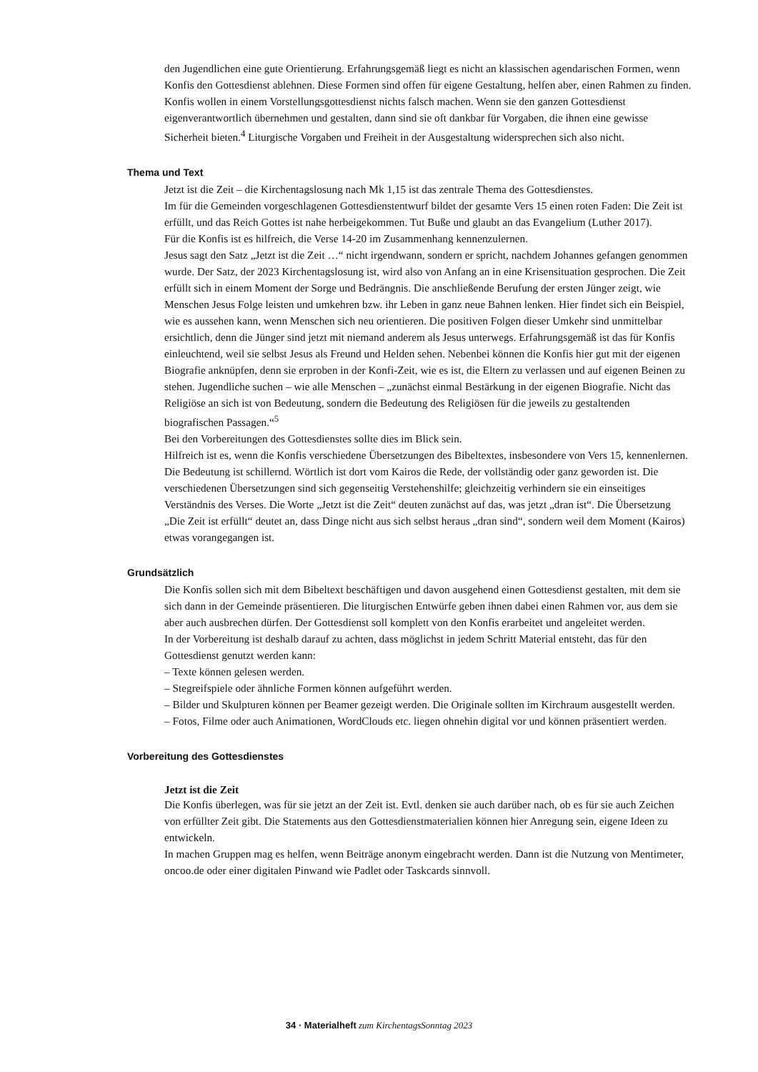den Jugendlichen eine gute Orientierung. Erfahrungsgemäß liegt es nicht an klassischen agendarischen Formen, wenn Konfis den Gottesdienst ablehnen. Diese Formen sind offen für eigene Gestaltung, helfen aber, einen Rahmen zu finden. Konfis wollen in einem Vorstellungsgottesdienst nichts falsch machen. Wenn sie den ganzen Gottesdienst eigenverantwortlich übernehmen und gestalten, dann sind sie oft dankbar für Vorgaben, die ihnen eine gewisse Sicherheit bieten.<sup>4</sup> Liturgische Vorgaben und Freiheit in der Ausgestaltung widersprechen sich also nicht.
Thema und Text
Jetzt ist die Zeit – die Kirchentagslosung nach Mk 1,15 ist das zentrale Thema des Gottesdienstes.
Im für die Gemeinden vorgeschlagenen Gottesdienstentwurf bildet der gesamte Vers 15 einen roten Faden: Die Zeit ist erfüllt, und das Reich Gottes ist nahe herbeigekommen. Tut Buße und glaubt an das Evangelium (Luther 2017).
Für die Konfis ist es hilfreich, die Verse 14-20 im Zusammenhang kennenzulernen.
Jesus sagt den Satz „Jetzt ist die Zeit …“ nicht irgendwann, sondern er spricht, nachdem Johannes gefangen genommen wurde. Der Satz, der 2023 Kirchentagslosung ist, wird also von Anfang an in eine Krisensituation gesprochen. Die Zeit erfüllt sich in einem Moment der Sorge und Bedrängnis. Die anschließende Berufung der ersten Jünger zeigt, wie Menschen Jesus Folge leisten und umkehren bzw. ihr Leben in ganz neue Bahnen lenken. Hier findet sich ein Beispiel, wie es aussehen kann, wenn Menschen sich neu orientieren. Die positiven Folgen dieser Umkehr sind unmittelbar ersichtlich, denn die Jünger sind jetzt mit niemand anderem als Jesus unterwegs. Erfahrungsgemäß ist das für Konfis einleuchtend, weil sie selbst Jesus als Freund und Helden sehen. Nebenbei können die Konfis hier gut mit der eigenen Biografie anknüpfen, denn sie erproben in der Konfi-Zeit, wie es ist, die Eltern zu verlassen und auf eigenen Beinen zu stehen. Jugendliche suchen – wie alle Menschen – „zunächst einmal Bestärkung in der eigenen Biografie. Nicht das Religiöse an sich ist von Bedeutung, sondern die Bedeutung des Religiösen für die jeweils zu gestaltenden biografischen Passagen.“<sup>5</sup>
Bei den Vorbereitungen des Gottesdienstes sollte dies im Blick sein.
Hilfreich ist es, wenn die Konfis verschiedene Übersetzungen des Bibeltextes, insbesondere von Vers 15, kennenlernen. Die Bedeutung ist schillernd. Wörtlich ist dort vom Kairos die Rede, der vollständig oder ganz geworden ist. Die verschiedenen Übersetzungen sind sich gegenseitig Verstehenshilfe; gleichzeitig verhindern sie ein einseitiges Verständnis des Verses. Die Worte „Jetzt ist die Zeit“ deuten zunächst auf das, was jetzt „dran ist“. Die Übersetzung „Die Zeit ist erfüllt“ deutet an, dass Dinge nicht aus sich selbst heraus „dran sind“, sondern weil dem Moment (Kairos) etwas vorangegangen ist.
Grundsätzlich
Die Konfis sollen sich mit dem Bibeltext beschäftigen und davon ausgehend einen Gottesdienst gestalten, mit dem sie sich dann in der Gemeinde präsentieren. Die liturgischen Entwürfe geben ihnen dabei einen Rahmen vor, aus dem sie aber auch ausbrechen dürfen. Der Gottesdienst soll komplett von den Konfis erarbeitet und angeleitet werden.
In der Vorbereitung ist deshalb darauf zu achten, dass möglichst in jedem Schritt Material entsteht, das für den Gottesdienst genutzt werden kann:
– Texte können gelesen werden.
– Stegreifspiele oder ähnliche Formen können aufgeführt werden.
– Bilder und Skulpturen können per Beamer gezeigt werden. Die Originale sollten im Kirchraum ausgestellt werden.
– Fotos, Filme oder auch Animationen, WordClouds etc. liegen ohnehin digital vor und können präsentiert werden.
Vorbereitung des Gottesdienstes
Jetzt ist die Zeit
Die Konfis überlegen, was für sie jetzt an der Zeit ist. Evtl. denken sie auch darüber nach, ob es für sie auch Zeichen von erfüllter Zeit gibt. Die Statements aus den Gottesdienstmaterialien können hier Anregung sein, eigene Ideen zu entwickeln.
In machen Gruppen mag es helfen, wenn Beiträge anonym eingebracht werden. Dann ist die Nutzung von Mentimeter, oncoo.de oder einer digitalen Pinwand wie Padlet oder Taskcards sinnvoll.
34 · Materialheft zum KirchentagsSonntag 2023